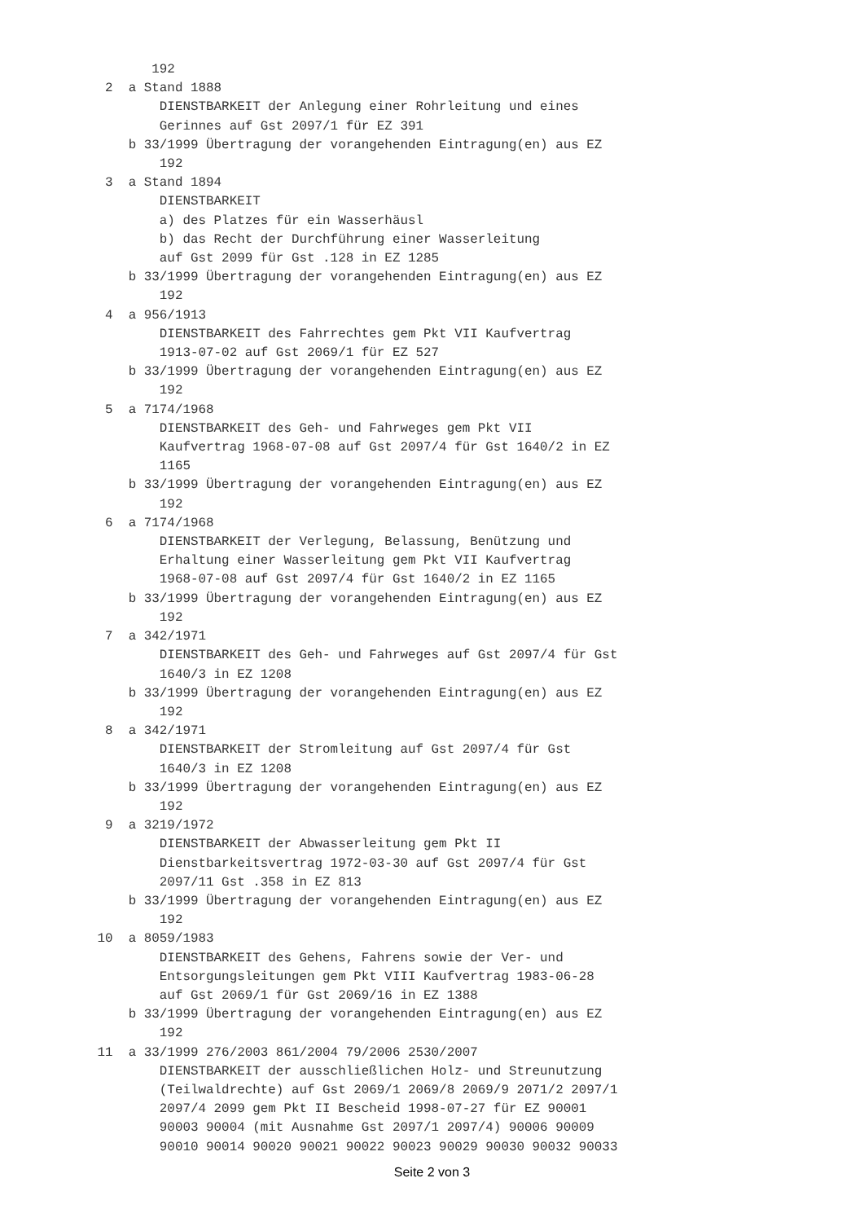192
  2  a Stand 1888
         DIENSTBARKEIT der Anlegung einer Rohrleitung und eines
         Gerinnes auf Gst 2097/1 für EZ 391
     b 33/1999 Übertragung der vorangehenden Eintragung(en) aus EZ
         192
  3  a Stand 1894
         DIENSTBARKEIT
         a) des Platzes für ein Wasserhäusl
         b) das Recht der Durchführung einer Wasserleitung
         auf Gst 2099 für Gst .128 in EZ 1285
     b 33/1999 Übertragung der vorangehenden Eintragung(en) aus EZ
         192
  4  a 956/1913
         DIENSTBARKEIT des Fahrrechtes gem Pkt VII Kaufvertrag
         1913-07-02 auf Gst 2069/1 für EZ 527
     b 33/1999 Übertragung der vorangehenden Eintragung(en) aus EZ
         192
  5  a 7174/1968
         DIENSTBARKEIT des Geh- und Fahrweges gem Pkt VII
         Kaufvertrag 1968-07-08 auf Gst 2097/4 für Gst 1640/2 in EZ
         1165
     b 33/1999 Übertragung der vorangehenden Eintragung(en) aus EZ
         192
  6  a 7174/1968
         DIENSTBARKEIT der Verlegung, Belassung, Benützung und
         Erhaltung einer Wasserleitung gem Pkt VII Kaufvertrag
         1968-07-08 auf Gst 2097/4 für Gst 1640/2 in EZ 1165
     b 33/1999 Übertragung der vorangehenden Eintragung(en) aus EZ
         192
  7  a 342/1971
         DIENSTBARKEIT des Geh- und Fahrweges auf Gst 2097/4 für Gst
         1640/3 in EZ 1208
     b 33/1999 Übertragung der vorangehenden Eintragung(en) aus EZ
         192
  8  a 342/1971
         DIENSTBARKEIT der Stromleitung auf Gst 2097/4 für Gst
         1640/3 in EZ 1208
     b 33/1999 Übertragung der vorangehenden Eintragung(en) aus EZ
         192
  9  a 3219/1972
         DIENSTBARKEIT der Abwasserleitung gem Pkt II
         Dienstbarkeitsvertrag 1972-03-30 auf Gst 2097/4 für Gst
         2097/11 Gst .358 in EZ 813
     b 33/1999 Übertragung der vorangehenden Eintragung(en) aus EZ
         192
 10  a 8059/1983
         DIENSTBARKEIT des Gehens, Fahrens sowie der Ver- und
         Entsorgungsleitungen gem Pkt VIII Kaufvertrag 1983-06-28
         auf Gst 2069/1 für Gst 2069/16 in EZ 1388
     b 33/1999 Übertragung der vorangehenden Eintragung(en) aus EZ
         192
 11  a 33/1999 276/2003 861/2004 79/2006 2530/2007
         DIENSTBARKEIT der ausschließlichen Holz- und Streunutzung
         (Teilwaldrechte) auf Gst 2069/1 2069/8 2069/9 2071/2 2097/1
         2097/4 2099 gem Pkt II Bescheid 1998-07-27 für EZ 90001
         90003 90004 (mit Ausnahme Gst 2097/1 2097/4) 90006 90009
         90010 90014 90020 90021 90022 90023 90029 90030 90032 90033
Seite 2 von 3